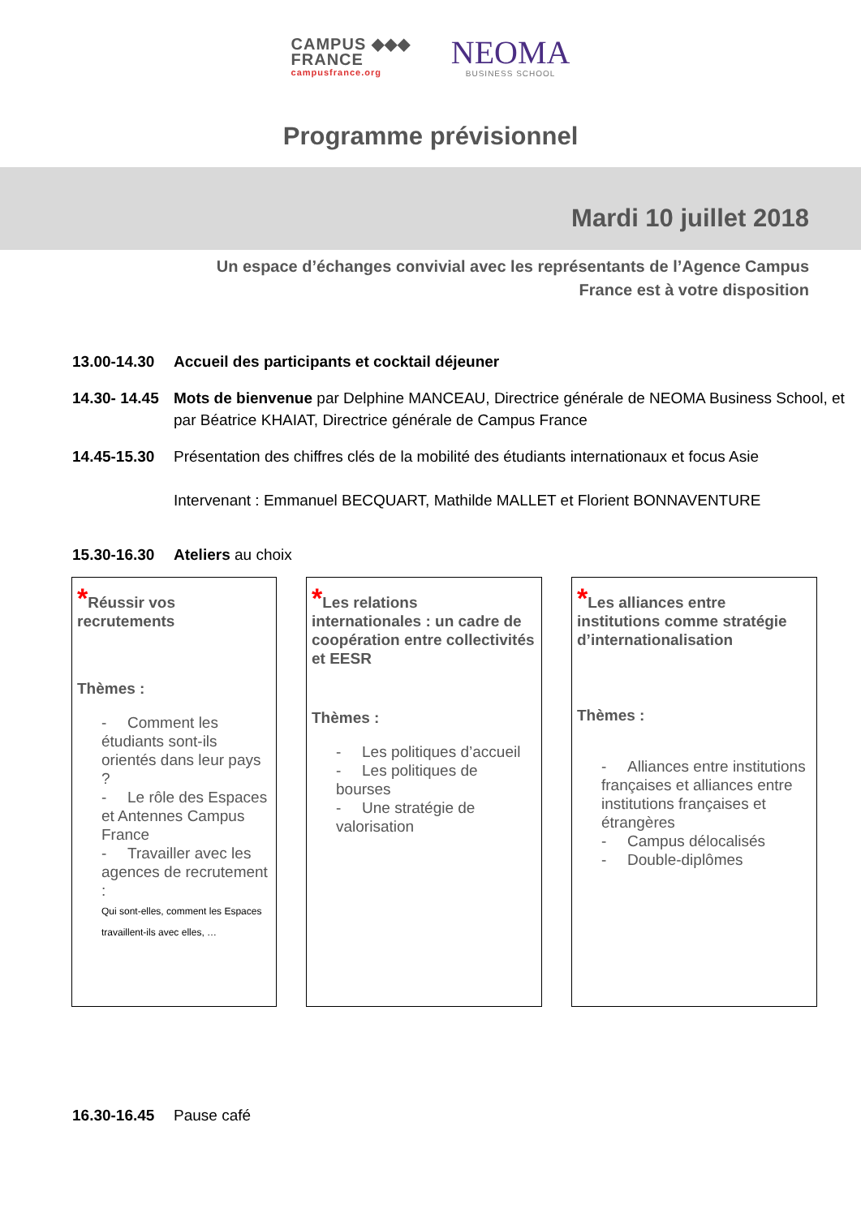CAMPUS ◆◆◆
FRANCE
campusfrance.org
NEOMA
BUSINESS SCHOOL
Programme prévisionnel
Mardi 10 juillet 2018
Un espace d’échanges convivial avec les représentants de l’Agence Campus
France est à votre disposition
13.00-14.30
Accueil des participants et cocktail déjeuner
14.30- 14.45
Mots de bienvenue par Delphine MANCEAU, Directrice générale de NEOMA Business School, et par Béatrice KHAIAT, Directrice générale de Campus France
14.45-15.30
Présentation des chiffres clés de la mobilité des étudiants internationaux et focus Asie
Intervenant : Emmanuel BECQUART, Mathilde MALLET et Florient BONNAVENTURE
15.30-16.30
Ateliers au choix
*Réussir vos
recrutements
Thèmes :
- Comment les étudiants sont-ils orientés dans leur pays ?
- Le rôle des Espaces et Antennes Campus France
- Travailler avec les agences de recrutement :
Qui sont-elles, comment les Espaces travaillent-ils avec elles, …
*Les relations
internationales : un cadre de coopération entre collectivités et EESR
Thèmes :
- Les politiques d’accueil
- Les politiques de bourses
- Une stratégie de valorisation
*Les alliances entre
institutions comme stratégie d’internationalisation
Thèmes :
- Alliances entre institutions françaises et alliances entre institutions françaises et étrangères
- Campus délocalisés
- Double-diplômes
16.30-16.45
Pause café